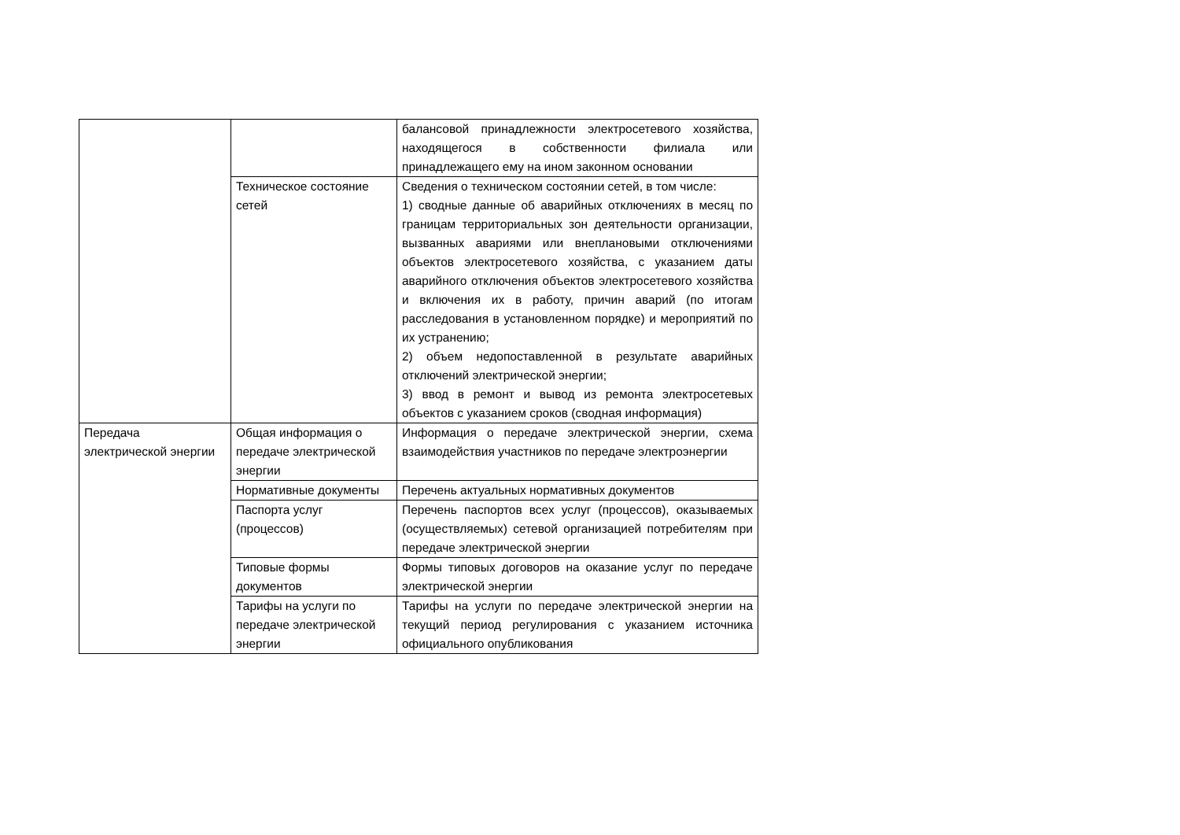| | | балансовой принадлежности электросетевого хозяйства, находящегося в собственности филиала или принадлежащего ему на ином законном основании |
| | Техническое состояние сетей | Сведения о техническом состоянии сетей, в том числе: 1) сводные данные об аварийных отключениях в месяц по границам территориальных зон деятельности организации, вызванных авариями или внеплановыми отключениями объектов электросетевого хозяйства, с указанием даты аварийного отключения объектов электросетевого хозяйства и включения их в работу, причин аварий (по итогам расследования в установленном порядке) и мероприятий по их устранению; 2) объем недопоставленной в результате аварийных отключений электрической энергии; 3) ввод в ремонт и вывод из ремонта электросетевых объектов с указанием сроков (сводная информация) |
| Передача электрической энергии | Общая информация о передаче электрической энергии | Информация о передаче электрической энергии, схема взаимодействия участников по передаче электроэнергии |
| | Нормативные документы | Перечень актуальных нормативных документов |
| | Паспорта услуг (процессов) | Перечень паспортов всех услуг (процессов), оказываемых (осуществляемых) сетевой организацией потребителям при передаче электрической энергии |
| | Типовые формы документов | Формы типовых договоров на оказание услуг по передаче электрической энергии |
| | Тарифы на услуги по передаче электрической энергии | Тарифы на услуги по передаче электрической энергии на текущий период регулирования с указанием источника официального опубликования |